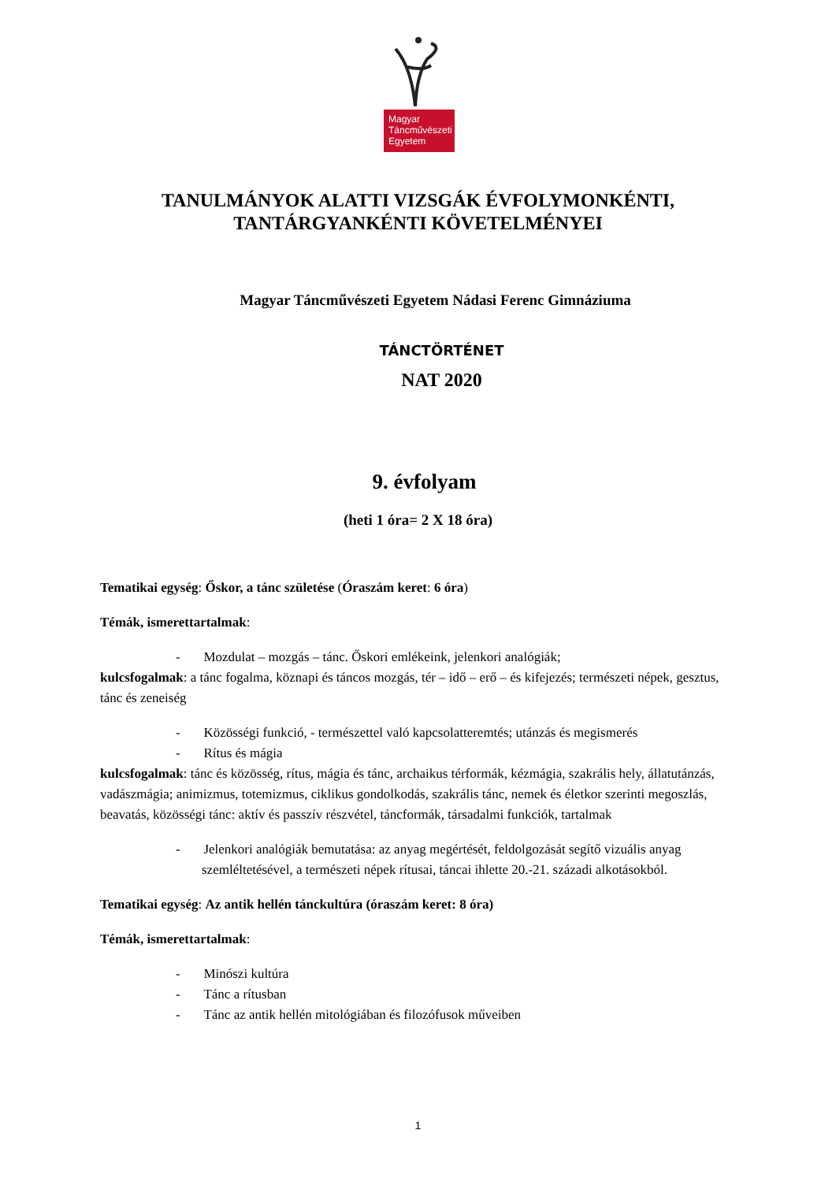Magyar
Táncművészeti
Egyetem
TANULMÁNYOK ALATTI VIZSGÁK ÉVFOLYMONKÉNTI,
TANTÁRGYANKÉNTI KÖVETELMÉNYEI
Magyar Táncművészeti Egyetem Nádasi Ferenc Gimnáziuma
TÁNCTÖRTÉNET
NAT 2020
9. évfolyam
(heti 1 óra= 2 X 18 óra)
Tematikai egység: Őskor, a tánc születése (Óraszám keret: 6 óra)
Témák, ismerettartalmak:
- Mozdulat – mozgás – tánc. Őskori emlékeink, jelenkori analógiák;
kulcsfogalmak: a tánc fogalma, köznapi és táncos mozgás, tér – idő – erő – és kifejezés; természeti népek, gesztus, tánc és zeneiség
- Közösségi funkció, - természettel való kapcsolatteremtés; utánzás és megismerés
- Rítus és mágia
kulcsfogalmak: tánc és közösség, rítus, mágia és tánc, archaikus térformák, kézmágia, szakrális hely, állatutánzás, vadászmágia; animizmus, totemizmus, ciklikus gondolkodás, szakrális tánc, nemek és életkor szerinti megoszlás, beavatás, közösségi tánc: aktív és passzív részvétel, táncformák, társadalmi funkciók, tartalmak
- Jelenkori analógiák bemutatása: az anyag megértését, feldolgozását segítő vizuális anyag szemléltetésével, a természeti népek rítusai, táncai ihlette 20.-21. századi alkotásokból.
Tematikai egység: Az antik hellén tánckultúra (óraszám keret: 8 óra)
Témák, ismerettartalmak:
- Minószi kultúra
- Tánc a rítusban
- Tánc az antik hellén mitológiában és filozófusok műveiben
1